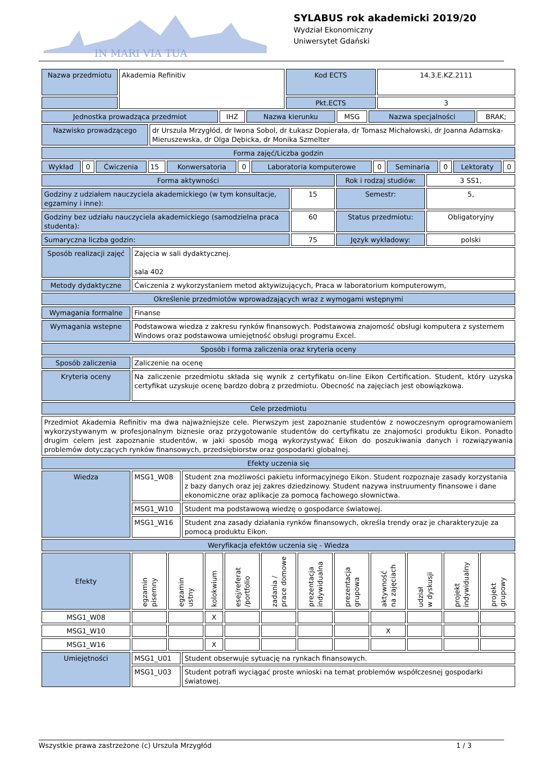IN MARI VIA TUA
SYLABUS rok akademicki 2019/20
Wydział Ekonomiczny
Uniwersytet Gdański
| Nazwa przedmiotu | Akademia Refinitiv | Kod ECTS | 14.3.E.KZ.2111 |
| | | Pkt.ECTS | 3 |
| Jednostka prowadząca przedmiot | IHZ | Nazwa kierunku | MSG | Nazwa specjalności | BRAK; |
| Nazwisko prowadzącego | dr Urszula Mrzygłód, dr Iwona Sobol, dr Łukasz Dopierała, dr Tomasz Michałowski, dr Joanna Adamska-Mieruszewska, dr Olga Dębicka, dr Monika Szmelter |
| Forma zajęć/Liczba godzin | |
| Wykład | 0 | Ćwiczenia | 15 | Konwersatoria | 0 | Laboratoria komputerowe | 0 | Seminaria | 0 | Lektoraty | 0 |
| Forma aktywności | | Rok i rodzaj studiów: | 3 SS1, |
| Godziny z udziałem nauczyciela akademickiego (w tym konsultacje, egzaminy i inne): | 15 | Semestr: | 5, |
| Godziny bez udziału nauczyciela akademickiego (samodzielna praca studenta): | 60 | Status przedmiotu: | Obligatoryjny |
| Sumaryczna liczba godzin: | 75 | Język wykładowy: | polski |
| Sposób realizacji zajęć | Zajęcia w sali dydaktycznej. sala 402 |
| Metody dydaktyczne | Ćwiczenia z wykorzystaniem metod aktywizujących, Praca w laboratorium komputerowym, |
| Określenie przedmiotów wprowadzających wraz z wymogami wstępnymi | |
| Wymagania formalne | Finanse |
| Wymagania wstepne | Podstawowa wiedza z zakresu rynków finansowych. Podstawowa znajomość obsługi komputera z systemem Windows oraz podstawowa umiejętność obsługi programu Excel. |
| Sposób i forma zaliczenia oraz kryteria oceny | |
| Sposób zaliczenia | Zaliczenie na ocenę |
| Kryteria oceny | Na zaliczenie przedmiotu składa się wynik z certyfikatu on-line Eikon Certification. Student, który uzyska certyfikat uzyskuje ocenę bardzo dobrą z przedmiotu. Obecność na zajęciach jest obowiązkowa. |
| Cele przedmiotu | |
| Przedmiot Akademia Refinitiv ma dwa najważniejsze cele. Pierwszym jest zapoznanie studentów z nowoczesnym oprogramowaniem wykorzystywanym w profesjonalnym biznesie oraz przygotowanie studentów do certyfikatu ze znajomości produktu Eikon. Ponadto drugim celem jest zapoznanie studentów, w jaki sposób mogą wykorzystywać Eikon do poszukiwania danych i rozwiązywania problemów dotyczących rynków finansowych, przedsiębiorstw oraz gospodarki globalnej. | |
| Efekty uczenia się | |
| Wiedza | MSG1_W08 | Student zna możliwości pakietu informacyjnego Eikon. Student rozpoznaje zasady korzystania z bazy danych oraz jej zakres dziedzinowy. Student nazywa instruumenty finansowe i dane ekonomiczne oraz aplikacje za pomocą fachowego słownictwa. |
| | MSG1_W10 | Student ma podstawową wiedzę o gospodarce światowej. |
| | MSG1_W16 | Student zna zasady działania rynków finansowych, określa trendy oraz je charakteryzuje za pomocą produktu Eikon. |
| Weryfikacja efektów uczenia się - Wiedza | | |
| Efekty | egzamin pisemny | egzamin ustny | kolokwium | esej/referat /portfolio | zadania / prace domowe | prezentacja indywidualna | prezentacja grupowa | aktywność na zajęciach | udział w dyskusji | projekt indywidualny | projekt grupowy |
| MSG1_W08 | | | X | | | | | | | | |
| MSG1_W10 | | | | | | | | X | | | |
| MSG1_W16 | | | X | | | | | | | | |
| Umiejętności | MSG1_U01 | Student obserwuje sytuację na rynkach finansowych. |
| | MSG1_U03 | Student potrafi wyciągać proste wnioski na temat problemów współczesnej gospodarki światowej. |
Wszystkie prawa zastrzeżone (c) Urszula Mrzygłód 1 / 3